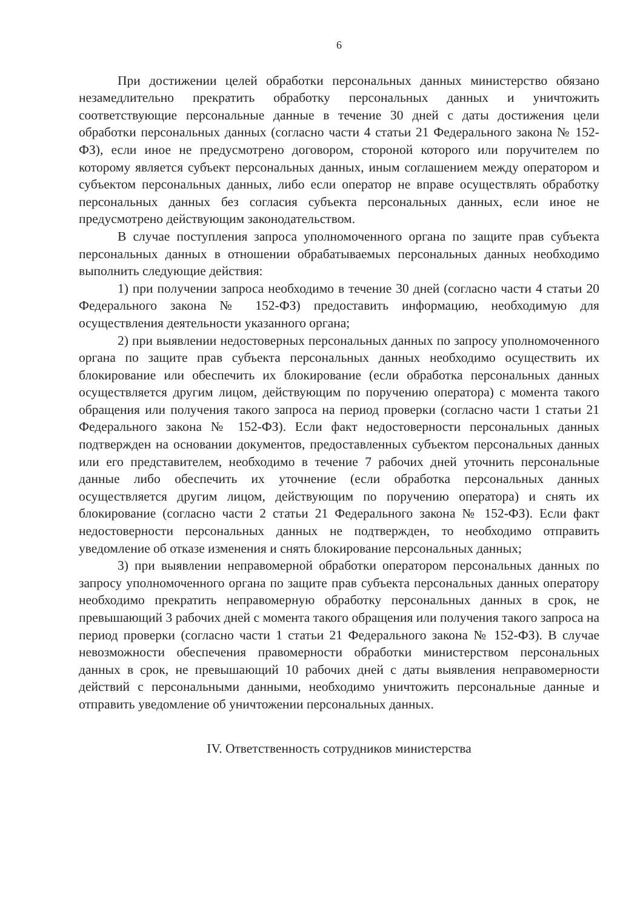6
При достижении целей обработки персональных данных министерство обязано незамедлительно прекратить обработку персональных данных и уничтожить соответствующие персональные данные в течение 30 дней с даты достижения цели обработки персональных данных (согласно части 4 статьи 21 Федерального закона № 152-ФЗ), если иное не предусмотрено договором, стороной которого или поручителем по которому является субъект персональных данных, иным соглашением между оператором и субъектом персональных данных, либо если оператор не вправе осуществлять обработку персональных данных без согласия субъекта персональных данных, если иное не предусмотрено действующим законодательством.
В случае поступления запроса уполномоченного органа по защите прав субъекта персональных данных в отношении обрабатываемых персональных данных необходимо выполнить следующие действия:
1) при получении запроса необходимо в течение 30 дней (согласно части 4 статьи 20 Федерального закона № 152-ФЗ) предоставить информацию, необходимую для осуществления деятельности указанного органа;
2) при выявлении недостоверных персональных данных по запросу уполномоченного органа по защите прав субъекта персональных данных необходимо осуществить их блокирование или обеспечить их блокирование (если обработка персональных данных осуществляется другим лицом, действующим по поручению оператора) с момента такого обращения или получения такого запроса на период проверки (согласно части 1 статьи 21 Федерального закона № 152-ФЗ). Если факт недостоверности персональных данных подтвержден на основании документов, предоставленных субъектом персональных данных или его представителем, необходимо в течение 7 рабочих дней уточнить персональные данные либо обеспечить их уточнение (если обработка персональных данных осуществляется другим лицом, действующим по поручению оператора) и снять их блокирование (согласно части 2 статьи 21 Федерального закона № 152-ФЗ). Если факт недостоверности персональных данных не подтвержден, то необходимо отправить уведомление об отказе изменения и снять блокирование персональных данных;
3) при выявлении неправомерной обработки оператором персональных данных по запросу уполномоченного органа по защите прав субъекта персональных данных оператору необходимо прекратить неправомерную обработку персональных данных в срок, не превышающий 3 рабочих дней с момента такого обращения или получения такого запроса на период проверки (согласно части 1 статьи 21 Федерального закона № 152-ФЗ). В случае невозможности обеспечения правомерности обработки министерством персональных данных в срок, не превышающий 10 рабочих дней с даты выявления неправомерности действий с персональными данными, необходимо уничтожить персональные данные и отправить уведомление об уничтожении персональных данных.
IV. Ответственность сотрудников министерства